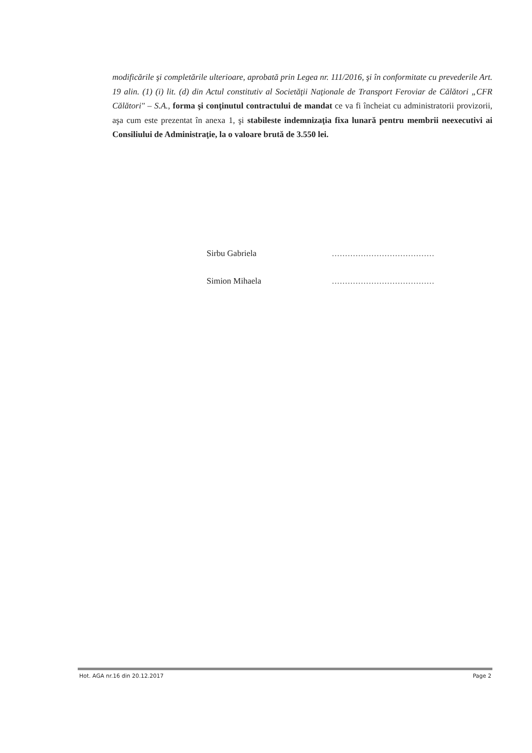modificările şi completările ulterioare, aprobată prin Legea nr. 111/2016, şi în conformitate cu prevederile Art. 19 alin. (1) (i) lit. (d) din Actul constitutiv al Societăţii Naţionale de Transport Feroviar de Călători „CFR Călători" – S.A., forma şi conţinutul contractului de mandat ce va fi încheiat cu administratorii provizorii, aşa cum este prezentat în anexa 1, şi stabileste indemnizaţia fixa lunară pentru membrii neexecutivi ai Consiliului de Administraţie, la o valoare brută de 3.550 lei.
Sirbu Gabriela.......................................
Simion Mihaela.......................................
Hot. AGA nr.16 din 20.12.2017 Page 2